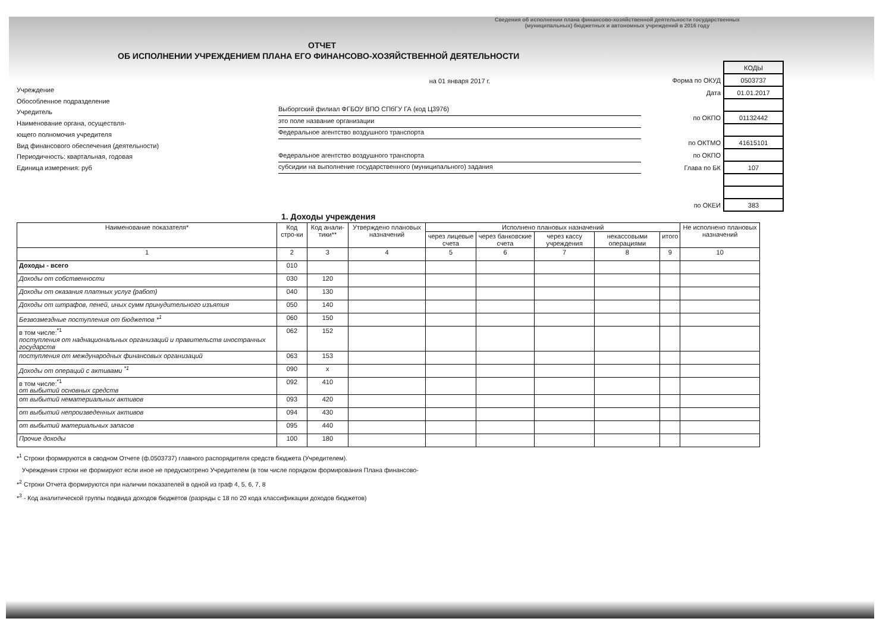Сведения об исполнении плана финансово-хозяйственной деятельности государственных (муниципальных) бюджетных и автономных учреждений в 2016 году
ОТЧЕТ
ОБ ИСПОЛНЕНИИ УЧРЕЖДЕНИЕМ ПЛАНА ЕГО ФИНАНСОВО-ХОЗЯЙСТВЕННОЙ ДЕЯТЕЛЬНОСТИ
Учреждение
Обособленное подразделение
Учредитель
Наименование органа, осуществля-
ющего полномочия учредителя
Вид финансового обеспечения (деятельности)
Периодичность: квартальная, годовая
Единица измерения: руб
на 01 января 2017 г.
Выборгский филиал ФГБОУ ВПО СПбГУ ГА (код Ц3976)
это поле название организации
Федеральное агентство воздушного транспорта
Федеральное агентство воздушного транспорта
субсидии на выполнение государственного (муниципального) задания
| | КОДЫ |
| Форма по ОКУД | 0503737 |
| Дата | 01.01.2017 |
| по ОКПО | 01132442 |
| по ОКТМО | 41615101 |
| по ОКПО | |
| Глава по БК | 107 |
| по ОКЕИ | 383 |
1. Доходы учреждения
| Наименование показателя* | Код стро-ки | Код анали-тики** | Утверждено плановых назначений | Исполнено плановых назначений | | | | | Не исполнено плановых назначений |
| --- | --- | --- | --- | --- | --- | --- | --- | --- | --- |
| | | | | через лицевые счета | через банковские счета | через кассу учреждения | некассовыми операциями | итого | |
| 1 | 2 | 3 | 4 | 5 | 6 | 7 | 8 | 9 | 10 |
| Доходы - всего | 010 | | | | | | | | |
| Доходы от собственности | 030 | 120 | | | | | | | |
| Доходы от оказания платных услуг (работ) | 040 | 130 | | | | | | | |
| Доходы от штрафов, пеней, иных сумм принудительного изъятия | 050 | 140 | | | | | | | |
| Безвозмездные поступления от бюджетов *<sup>1</sup> | 060 | 150 | | | | | | | |
| в том числе:<sup>*1</sup> поступления от наднациональных организаций и правительств иностранных государств | 062 | 152 | | | | | | | |
| поступления от международных финансовых организаций | 063 | 153 | | | | | | | |
| Доходы от операций с активами <sup>*1</sup> | 090 | x | | | | | | | |
| в том числе:<sup>*1</sup> от выбытий основных средств | 092 | 410 | | | | | | | |
| от выбытий нематериальных активов | 093 | 420 | | | | | | | |
| от выбытий непроизведенных активов | 094 | 430 | | | | | | | |
| от выбытий материальных запасов | 095 | 440 | | | | | | | |
| Прочие доходы | 100 | 180 | | | | | | | |
*<sup>1</sup> Строки формируются в сводном Отчете (ф.0503737) главного распорядителя средств бюджета (Учредителем).
Учреждения строки не формируют если иное не предусмотрено Учредителем (в том числе порядком формирования Плана финансово-
*<sup>2</sup> Строки Отчета формируются при наличии показателей в одной из граф 4, 5, 6, 7, 8
*<sup>3</sup> - Код аналитической группы подвида доходов бюджетов (разряды с 18 по 20 кода классификации доходов бюджетов)